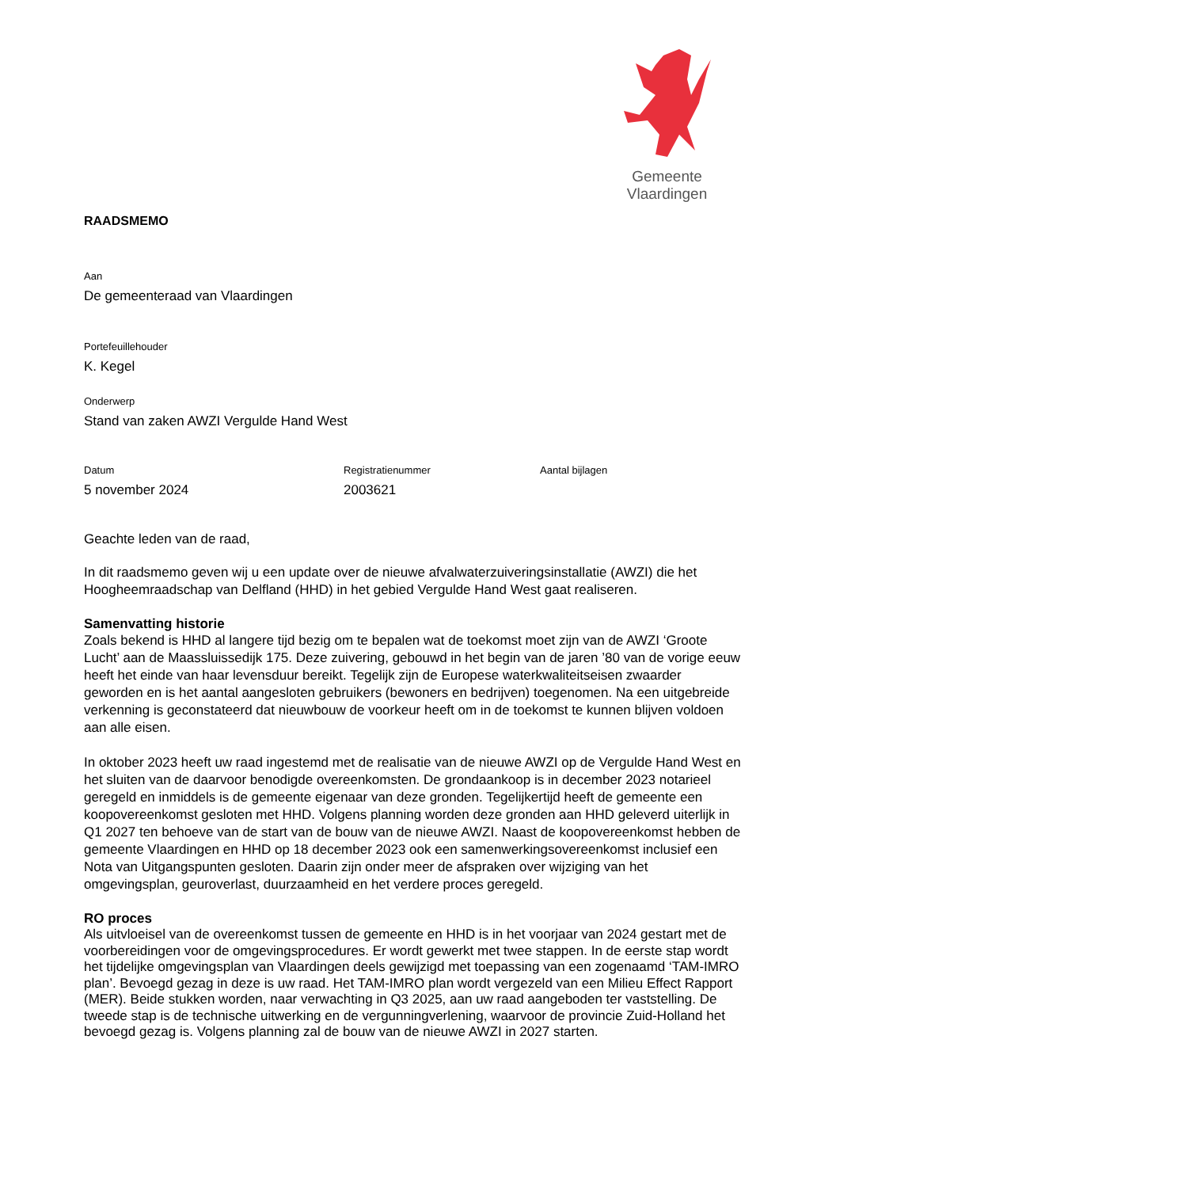Gemeente Vlaardingen
RAADSMEMO
Aan
De gemeenteraad van Vlaardingen
Portefeuillehouder
K. Kegel
Onderwerp
Stand van zaken AWZI Vergulde Hand West
Datum
5 november 2024
Registratienummer
2003621
Aantal bijlagen
Geachte leden van de raad,
In dit raadsmemo geven wij u een update over de nieuwe afvalwaterzuiveringsinstallatie (AWZI) die het Hoogheemraadschap van Delfland (HHD) in het gebied Vergulde Hand West gaat realiseren.
Samenvatting historie
Zoals bekend is HHD al langere tijd bezig om te bepalen wat de toekomst moet zijn van de AWZI ‘Groote Lucht’ aan de Maassluissedijk 175. Deze zuivering, gebouwd in het begin van de jaren ’80 van de vorige eeuw heeft het einde van haar levensduur bereikt. Tegelijk zijn de Europese waterkwaliteitseisen zwaarder geworden en is het aantal aangesloten gebruikers (bewoners en bedrijven) toegenomen. Na een uitgebreide verkenning is geconstateerd dat nieuwbouw de voorkeur heeft om in de toekomst te kunnen blijven voldoen aan alle eisen.
In oktober 2023 heeft uw raad ingestemd met de realisatie van de nieuwe AWZI op de Vergulde Hand West en het sluiten van de daarvoor benodigde overeenkomsten. De grondaankoop is in december 2023 notarieel geregeld en inmiddels is de gemeente eigenaar van deze gronden. Tegelijkertijd heeft de gemeente een koopovereenkomst gesloten met HHD. Volgens planning worden deze gronden aan HHD geleverd uiterlijk in Q1 2027 ten behoeve van de start van de bouw van de nieuwe AWZI. Naast de koopovereenkomst hebben de gemeente Vlaardingen en HHD op 18 december 2023 ook een samenwerkingsovereenkomst inclusief een Nota van Uitgangspunten gesloten. Daarin zijn onder meer de afspraken over wijziging van het omgevingsplan, geuroverlast, duurzaamheid en het verdere proces geregeld.
RO proces
Als uitvloeisel van de overeenkomst tussen de gemeente en HHD is in het voorjaar van 2024 gestart met de voorbereidingen voor de omgevingsprocedures. Er wordt gewerkt met twee stappen. In de eerste stap wordt het tijdelijke omgevingsplan van Vlaardingen deels gewijzigd met toepassing van een zogenaamd ‘TAM-IMRO plan’. Bevoegd gezag in deze is uw raad. Het TAM-IMRO plan wordt vergezeld van een Milieu Effect Rapport (MER). Beide stukken worden, naar verwachting in Q3 2025, aan uw raad aangeboden ter vaststelling. De tweede stap is de technische uitwerking en de vergunningverlening, waarvoor de provincie Zuid-Holland het bevoegd gezag is. Volgens planning zal de bouw van de nieuwe AWZI in 2027 starten.